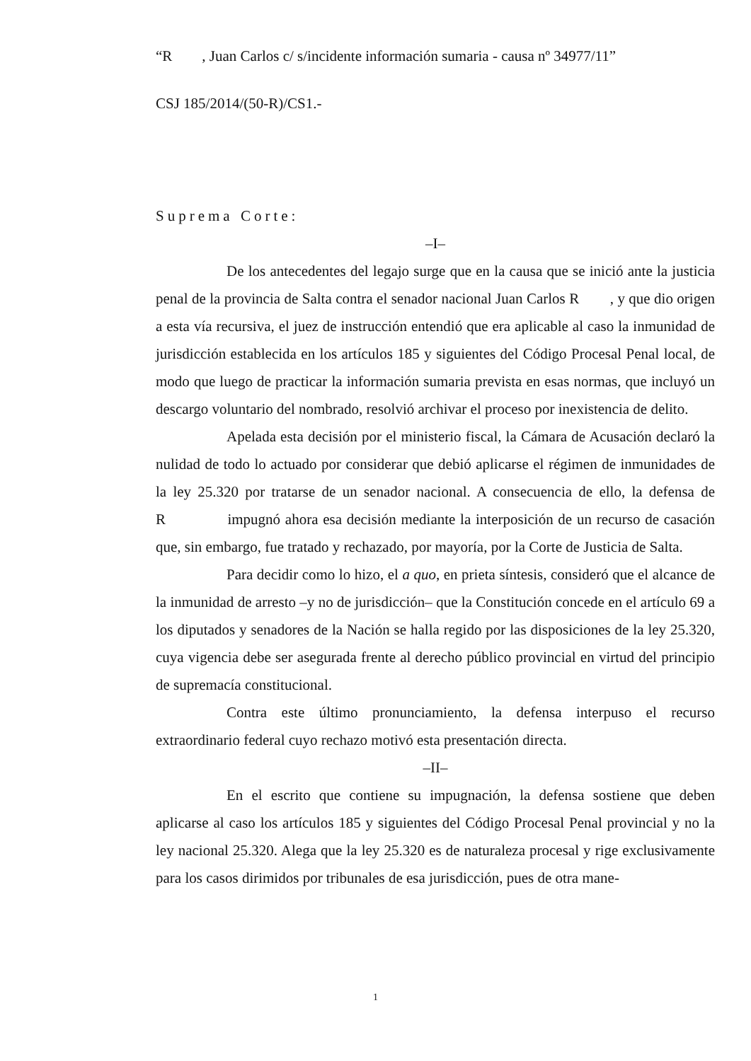“R , Juan Carlos c/ s/incidente información sumaria - causa nº 34977/11”
CSJ 185/2014/(50-R)/CS1.-
Suprema Corte:
–I–
De los antecedentes del legajo surge que en la causa que se inició ante la justicia penal de la provincia de Salta contra el senador nacional Juan Carlos R , y que dio origen a esta vía recursiva, el juez de instrucción entendió que era aplicable al caso la inmunidad de jurisdicción establecida en los artículos 185 y siguientes del Código Procesal Penal local, de modo que luego de practicar la información sumaria prevista en esas normas, que incluyó un descargo voluntario del nombrado, resolvió archivar el proceso por inexistencia de delito.
Apelada esta decisión por el ministerio fiscal, la Cámara de Acusación declaró la nulidad de todo lo actuado por considerar que debió aplicarse el régimen de inmunidades de la ley 25.320 por tratarse de un senador nacional. A consecuencia de ello, la defensa de R impugnó ahora esa decisión mediante la interposición de un recurso de casación que, sin embargo, fue tratado y rechazado, por mayoría, por la Corte de Justicia de Salta.
Para decidir como lo hizo, el a quo, en prieta síntesis, consideró que el alcance de la inmunidad de arresto –y no de jurisdicción– que la Constitución concede en el artículo 69 a los diputados y senadores de la Nación se halla regido por las disposiciones de la ley 25.320, cuya vigencia debe ser asegurada frente al derecho público provincial en virtud del principio de supremacía constitucional.
Contra este último pronunciamiento, la defensa interpuso el recurso extraordinario federal cuyo rechazo motivó esta presentación directa.
–II–
En el escrito que contiene su impugnación, la defensa sostiene que deben aplicarse al caso los artículos 185 y siguientes del Código Procesal Penal provincial y no la ley nacional 25.320. Alega que la ley 25.320 es de naturaleza procesal y rige exclusivamente para los casos dirimidos por tribunales de esa jurisdicción, pues de otra mane-
1